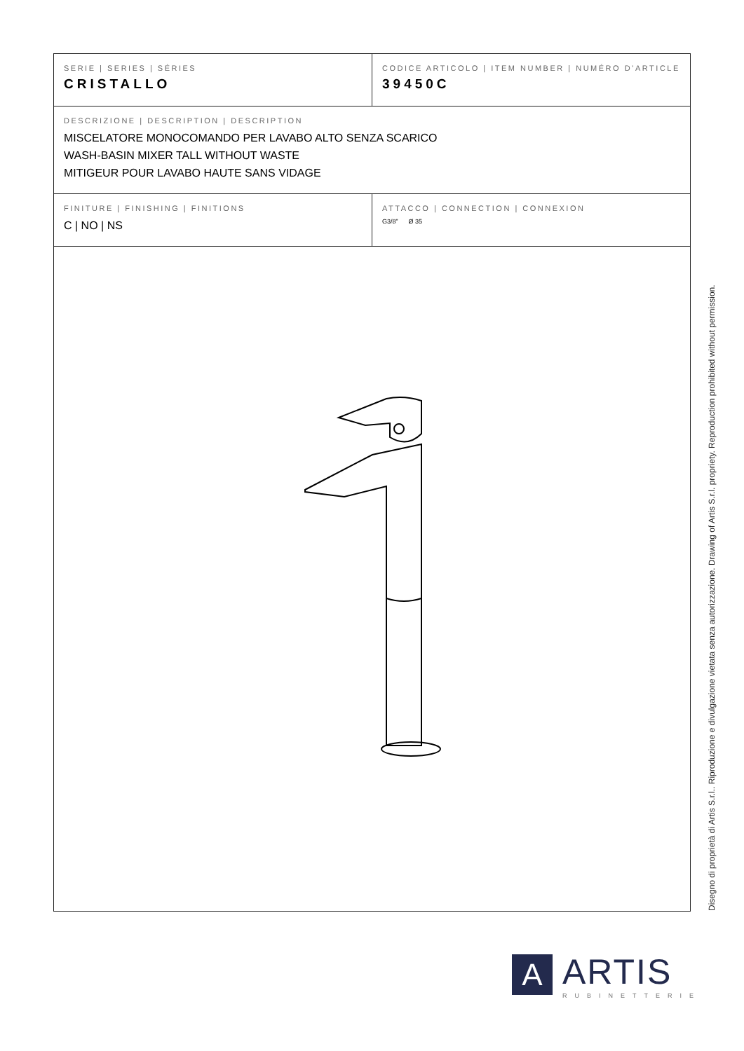| SERIE / SERIES / SÉRIES CRISTALLO | CODICE ARTICOLO / ITEM NUMBER / NUMÉRO D’ARTICLE 39450C |
| DESCRIZIONE / DESCRIPTION / DESCRIPTION MISCELATORE MONOCOMANDO PER LAVABO ALTO SENZA SCARICO WASH-BASIN MIXER TALL WITHOUT WASTE MITIGEUR POUR LAVABO HAUTE SANS VIDAGE | |
| FINITURE / FINISHING / FINITIONS C / NO / NS | ATTACCO / CONNECTION / CONNEXION G3/8” Ø 35 |
Disegno di proprietà di Artis S.r.l.. Riproduzione e divulgazione vietata senza autorizzazione. Drawing of Artis S.r.l. propriety. Reproduction prohibited without permission.
A
ARTIS
RUBINETTERIE